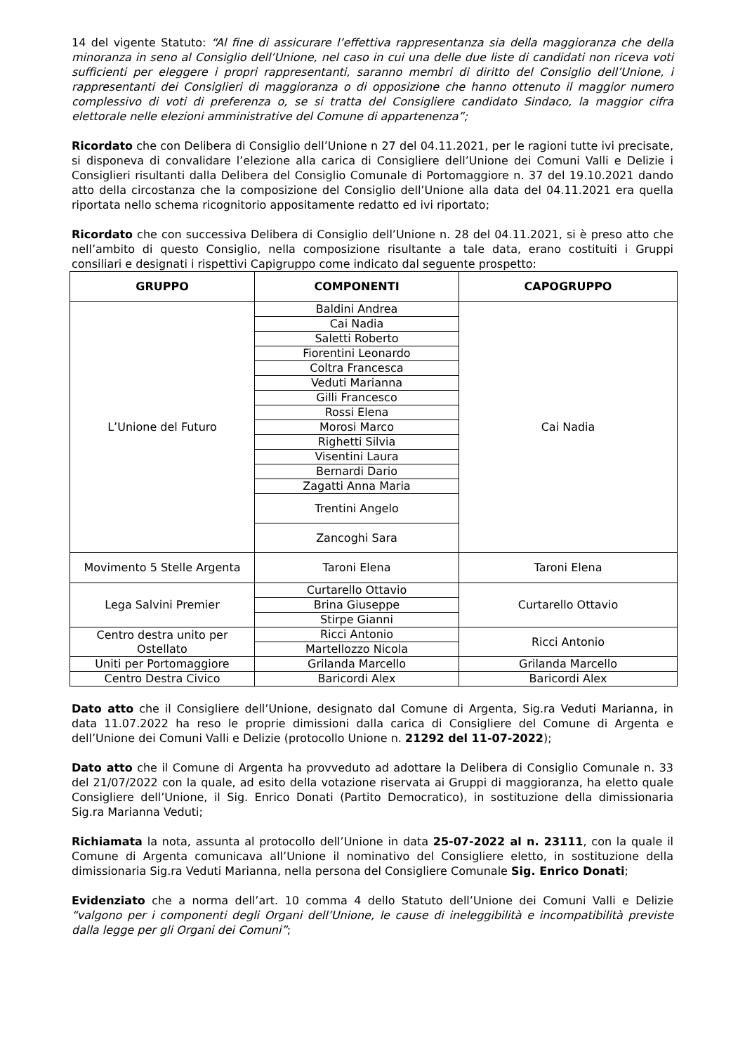14 del vigente Statuto: “Al fine di assicurare l’effettiva rappresentanza sia della maggioranza che della minoranza in seno al Consiglio dell’Unione, nel caso in cui una delle due liste di candidati non riceva voti sufficienti per eleggere i propri rappresentanti, saranno membri di diritto del Consiglio dell’Unione, i rappresentanti dei Consiglieri di maggioranza o di opposizione che hanno ottenuto il maggior numero complessivo di voti di preferenza o, se si tratta del Consigliere candidato Sindaco, la maggior cifra elettorale nelle elezioni amministrative del Comune di appartenenza”;
Ricordato che con Delibera di Consiglio dell’Unione n 27 del 04.11.2021, per le ragioni tutte ivi precisate, si disponeva di convalidare l’elezione alla carica di Consigliere dell’Unione dei Comuni Valli e Delizie i Consiglieri risultanti dalla Delibera del Consiglio Comunale di Portomaggiore n. 37 del 19.10.2021 dando atto della circostanza che la composizione del Consiglio dell’Unione alla data del 04.11.2021 era quella riportata nello schema ricognitorio appositamente redatto ed ivi riportato;
Ricordato che con successiva Delibera di Consiglio dell’Unione n. 28 del 04.11.2021, si è preso atto che nell’ambito di questo Consiglio, nella composizione risultante a tale data, erano costituiti i Gruppi consiliari e designati i rispettivi Capigruppo come indicato dal seguente prospetto:
| GRUPPO | COMPONENTI | CAPOGRUPPO |
| --- | --- | --- |
| L’Unione del Futuro | Baldini Andrea | Cai Nadia |
| | Cai Nadia | |
| | Saletti Roberto | |
| | Fiorentini Leonardo | |
| | Coltra Francesca | |
| | Veduti Marianna | |
| | Gilli Francesco | |
| | Rossi Elena | |
| | Morosi Marco | |
| | Righetti Silvia | |
| | Visentini Laura | |
| | Bernardi Dario | |
| | Zagatti Anna Maria | |
| | Trentini Angelo | |
| | Zancoghi Sara | |
| Movimento 5 Stelle Argenta | Taroni Elena | Taroni Elena |
| Lega Salvini Premier | Curtarello Ottavio | Curtarello Ottavio |
| | Brina Giuseppe | |
| | Stirpe Gianni | |
| Centro destra unito per Ostellato | Ricci Antonio | Ricci Antonio |
| | Martellozzo Nicola | |
| Uniti per Portomaggiore | Grilanda Marcello | Grilanda Marcello |
| Centro Destra Civico | Baricordi Alex | Baricordi Alex |
Dato atto che il Consigliere dell’Unione, designato dal Comune di Argenta, Sig.ra Veduti Marianna, in data 11.07.2022 ha reso le proprie dimissioni dalla carica di Consigliere del Comune di Argenta e dell’Unione dei Comuni Valli e Delizie (protocollo Unione n. 21292 del 11-07-2022);
Dato atto che il Comune di Argenta ha provveduto ad adottare la Delibera di Consiglio Comunale n. 33 del 21/07/2022 con la quale, ad esito della votazione riservata ai Gruppi di maggioranza, ha eletto quale Consigliere dell’Unione, il Sig. Enrico Donati (Partito Democratico), in sostituzione della dimissionaria Sig.ra Marianna Veduti;
Richiamata la nota, assunta al protocollo dell’Unione in data 25-07-2022 al n. 23111, con la quale il Comune di Argenta comunicava all’Unione il nominativo del Consigliere eletto, in sostituzione della dimissionaria Sig.ra Veduti Marianna, nella persona del Consigliere Comunale Sig. Enrico Donati;
Evidenziato che a norma dell’art. 10 comma 4 dello Statuto dell’Unione dei Comuni Valli e Delizie “valgono per i componenti degli Organi dell’Unione, le cause di ineleggibilità e incompatibilità previste dalla legge per gli Organi dei Comuni”;